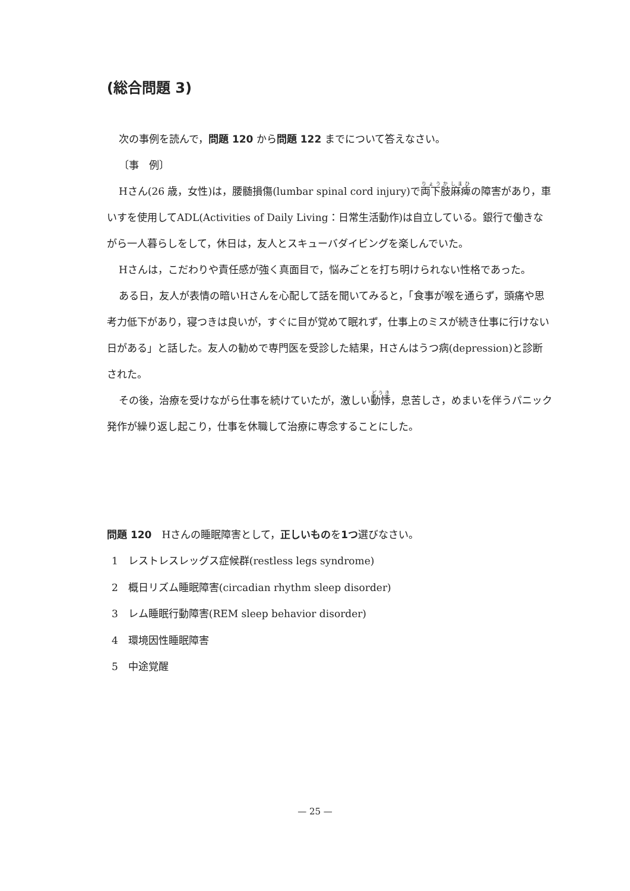(総合問題 3)
次の事例を読んで，問題 120 から問題 122 までについて答えなさい。
〔事　例〕
Hさん(26 歳，女性)は，腰髄損傷(lumbar spinal cord injury)で両下肢麻痺の障害があり，車いすを使用してADL(Activities of Daily Living：日常生活動作)は自立している。銀行で働きながら一人暮らしをして，休日は，友人とスキューバダイビングを楽しんでいた。
Hさんは，こだわりや責任感が強く真面目で，悩みごとを打ち明けられない性格であった。
ある日，友人が表情の暗いHさんを心配して話を聞いてみると，「食事が喉を通らず，頭痛や思考力低下があり，寝つきは良いが，すぐに目が覚めて眠れず，仕事上のミスが続き仕事に行けない日がある」と話した。友人の勧めで専門医を受診した結果，Hさんはうつ病(depression)と診断された。
その後，治療を受けながら仕事を続けていたが，激しい動悸，息苦しさ，めまいを伴うパニック発作が繰り返し起こり，仕事を休職して治療に専念することにした。
問題 120　Hさんの睡眠障害として，正しいものを1つ選びなさい。
1　レストレスレッグス症候群(restless legs syndrome)
2　概日リズム睡眠障害(circadian rhythm sleep disorder)
3　レム睡眠行動障害(REM sleep behavior disorder)
4　環境因性睡眠障害
5　中途覚醒
— 25 —